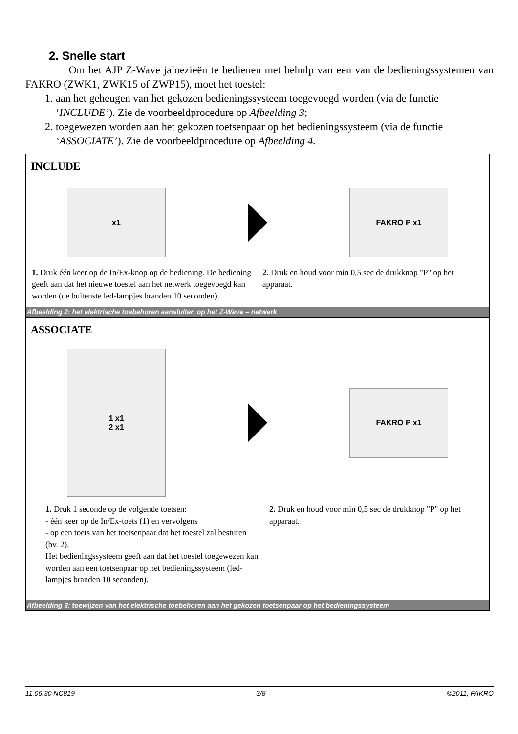2. Snelle start
Om het AJP Z-Wave jaloezieën te bedienen met behulp van een van de bedieningssystemen van FAKRO (ZWK1, ZWK15 of ZWP15), moet het toestel:
1. aan het geheugen van het gekozen bedieningssysteem toegevoegd worden (via de functie ‘INCLUDE’). Zie de voorbeeldprocedure op Afbeelding 3;
2. toegewezen worden aan het gekozen toetsenpaar op het bedieningssysteem (via de functie ‘ASSOCIATE’). Zie de voorbeeldprocedure op Afbeelding 4.
INCLUDE
x1 FAKRO P x1
1. Druk één keer op de In/Ex-knop op de bediening. De bediening geeft aan dat het nieuwe toestel aan het netwerk toegevoegd kan worden (de buitenste led-lampjes branden 10 seconden).
2. Druk en houd voor min 0,5 sec de drukknop "P" op het apparaat.
Afbeelding 2: het elektrische toebehoren aansluiten op het Z-Wave – netwerk
ASSOCIATE
1 x1
2 x1
FAKRO P x1
1. Druk 1 seconde op de volgende toetsen:
- één keer op de In/Ex-toets (1) en vervolgens
- op een toets van het toetsenpaar dat het toestel zal besturen (bv. 2).
Het bedieningssysteem geeft aan dat het toestel toegewezen kan worden aan een toetsenpaar op het bedieningssysteem (led-lampjes branden 10 seconden).
2. Druk en houd voor min 0,5 sec de drukknop "P" op het apparaat.
Afbeelding 3: toewijzen van het elektrische toebehoren aan het gekozen toetsenpaar op het bedieningssysteem
11.06.30 NC819 3/8 ©2011, FAKRO